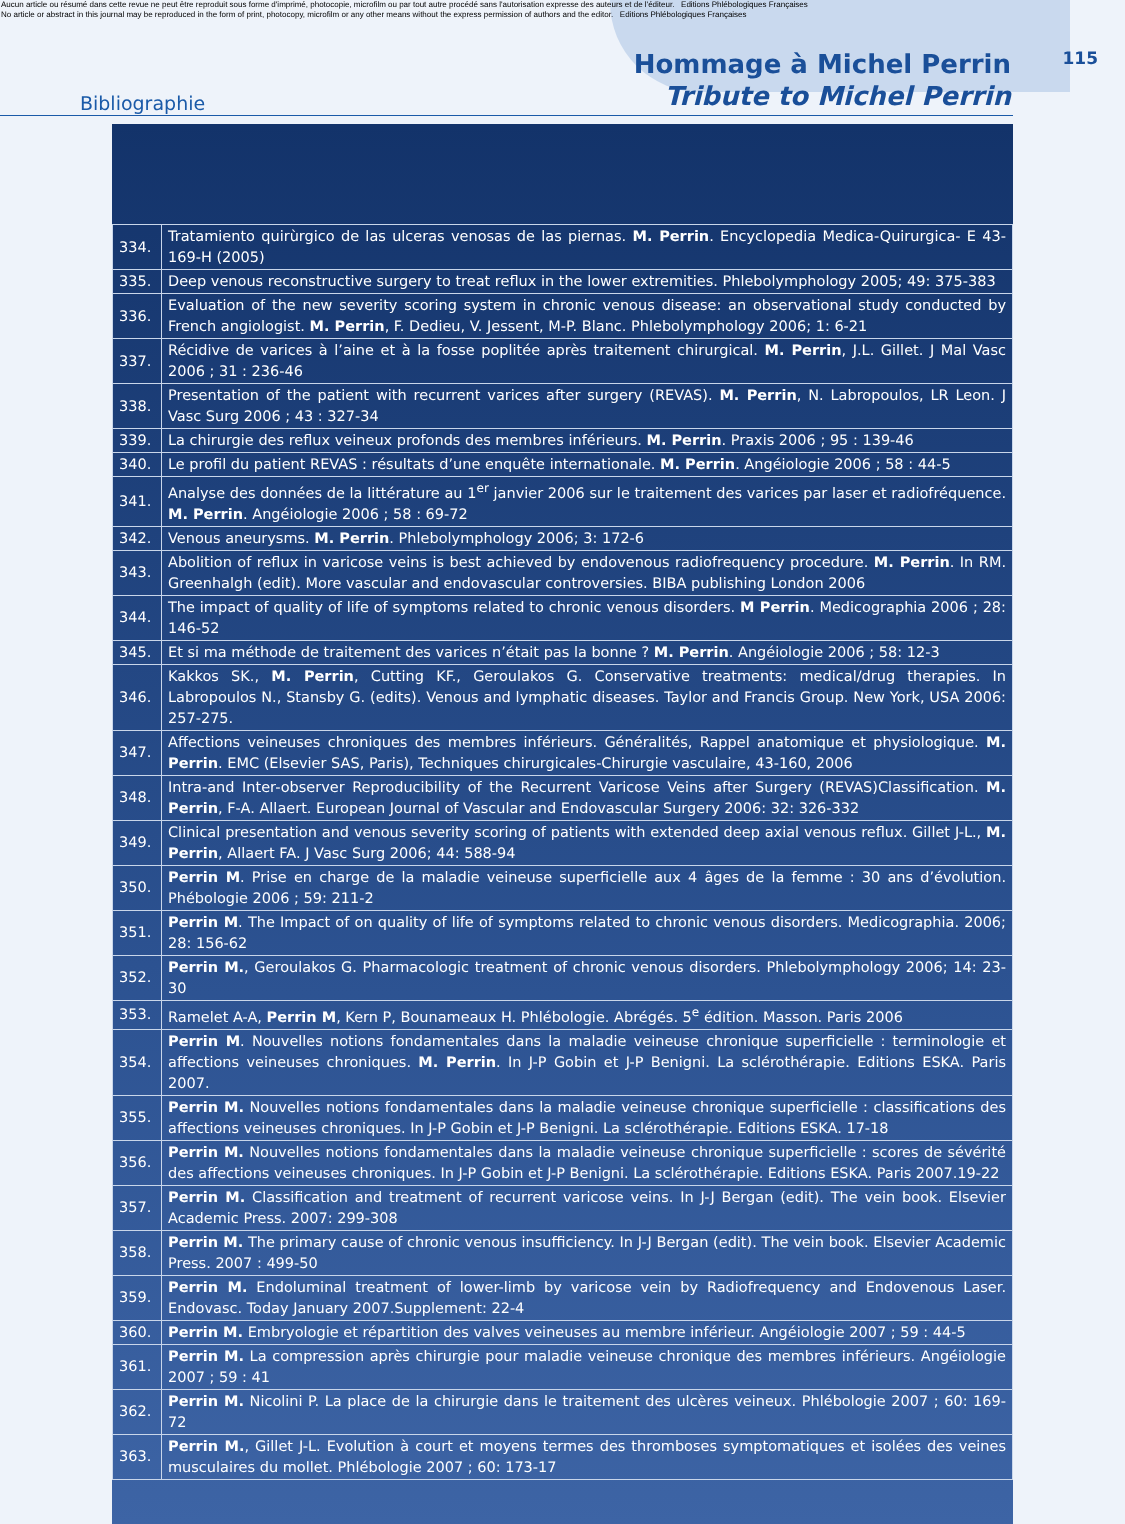Aucun article ou résumé dans cette revue ne peut être reproduit sous forme d'imprimé, photocopie, microfilm ou par tout autre procédé sans l'autorisation expresse des auteurs et de l'éditeur. Editions Phlébologiques Françaises
No article or abstract in this journal may be reproduced in the form of print, photocopy, microfilm or any other means without the express permission of authors and the editor. Editions Phlébologiques Françaises
Bibliographie
Hommage à Michel Perrin
Tribute to Michel Perrin
115
| 334. | Tratamiento quirùrgico de las ulceras venosas de las piernas. M. Perrin . Encyclopedia Medica-Quirurgica- E 43-169-H (2005) |
| 335. | Deep venous reconstructive surgery to treat reflux in the lower extremities. Phlebolymphology 2005; 49: 375-383 |
| 336. | Evaluation of the new severity scoring system in chronic venous disease: an observational study conducted by French angiologist. M. Perrin , F. Dedieu, V. Jessent, M-P. Blanc. Phlebolymphology 2006; 1: 6-21 |
| 337. | Récidive de varices à l’aine et à la fosse poplitée après traitement chirurgical. M. Perrin , J.L. Gillet. J Mal Vasc 2006 ; 31 : 236-46 |
| 338. | Presentation of the patient with recurrent varices after surgery (REVAS). M. Perrin , N. Labropoulos, LR Leon. J Vasc Surg 2006 ; 43 : 327-34 |
| 339. | La chirurgie des reflux veineux profonds des membres inférieurs. M. Perrin . Praxis 2006 ; 95 : 139-46 |
| 340. | Le profil du patient REVAS : résultats d’une enquête internationale. M. Perrin . Angéiologie 2006 ; 58 : 44-5 |
| 341. | Analyse des données de la littérature au 1<sup>er</sup> janvier 2006 sur le traitement des varices par laser et radiofréquence. M. Perrin . Angéiologie 2006 ; 58 : 69-72 |
| 342. | Venous aneurysms. M. Perrin . Phlebolymphology 2006; 3: 172-6 |
| 343. | Abolition of reflux in varicose veins is best achieved by endovenous radiofrequency procedure. M. Perrin . In RM. Greenhalgh (edit). More vascular and endovascular controversies. BIBA publishing London 2006 |
| 344. | The impact of quality of life of symptoms related to chronic venous disorders. M Perrin . Medicographia 2006 ; 28: 146-52 |
| 345. | Et si ma méthode de traitement des varices n’était pas la bonne ? M. Perrin . Angéiologie 2006 ; 58: 12-3 |
| 346. | Kakkos SK., M. Perrin , Cutting KF., Geroulakos G. Conservative treatments: medical/drug therapies. In Labropoulos N., Stansby G. (edits). Venous and lymphatic diseases. Taylor and Francis Group. New York, USA 2006: 257-275. |
| 347. | Affections veineuses chroniques des membres inférieurs. Généralités, Rappel anatomique et physiologique. M. Perrin . EMC (Elsevier SAS, Paris), Techniques chirurgicales-Chirurgie vasculaire, 43-160, 2006 |
| 348. | Intra-and Inter-observer Reproducibility of the Recurrent Varicose Veins after Surgery (REVAS)Classification. M. Perrin , F-A. Allaert. European Journal of Vascular and Endovascular Surgery 2006: 32: 326-332 |
| 349. | Clinical presentation and venous severity scoring of patients with extended deep axial venous reflux. Gillet J-L., M. Perrin , Allaert FA. J Vasc Surg 2006; 44: 588-94 |
| 350. | Perrin M . Prise en charge de la maladie veineuse superficielle aux 4 âges de la femme : 30 ans d’évolution. Phébologie 2006 ; 59: 211-2 |
| 351. | Perrin M . The Impact of on quality of life of symptoms related to chronic venous disorders. Medicographia. 2006; 28: 156-62 |
| 352. | Perrin M. , Geroulakos G. Pharmacologic treatment of chronic venous disorders. Phlebolymphology 2006; 14: 23-30 |
| 353. | Ramelet A-A, Perrin M , Kern P, Bounameaux H. Phlébologie. Abrégés. 5<sup>e</sup> édition. Masson. Paris 2006 |
| 354. | Perrin M . Nouvelles notions fondamentales dans la maladie veineuse chronique superficielle : terminologie et affections veineuses chroniques. M. Perrin . In J-P Gobin et J-P Benigni. La sclérothérapie. Editions ESKA. Paris 2007. |
| 355. | Perrin M. Nouvelles notions fondamentales dans la maladie veineuse chronique superficielle : classifications des affections veineuses chroniques. In J-P Gobin et J-P Benigni. La sclérothérapie. Editions ESKA. 17-18 |
| 356. | Perrin M. Nouvelles notions fondamentales dans la maladie veineuse chronique superficielle : scores de sévérité des affections veineuses chroniques. In J-P Gobin et J-P Benigni. La sclérothérapie. Editions ESKA. Paris 2007.19-22 |
| 357. | Perrin M. Classification and treatment of recurrent varicose veins. In J-J Bergan (edit). The vein book. Elsevier Academic Press. 2007: 299-308 |
| 358. | Perrin M. The primary cause of chronic venous insufficiency. In J-J Bergan (edit). The vein book. Elsevier Academic Press. 2007 : 499-50 |
| 359. | Perrin M. Endoluminal treatment of lower-limb by varicose vein by Radiofrequency and Endovenous Laser. Endovasc. Today January 2007.Supplement: 22-4 |
| 360. | Perrin M. Embryologie et répartition des valves veineuses au membre inférieur. Angéiologie 2007 ; 59 : 44-5 |
| 361. | Perrin M. La compression après chirurgie pour maladie veineuse chronique des membres inférieurs. Angéiologie 2007 ; 59 : 41 |
| 362. | Perrin M. Nicolini P. La place de la chirurgie dans le traitement des ulcères veineux. Phlébologie 2007 ; 60: 169-72 |
| 363. | Perrin M. , Gillet J-L. Evolution à court et moyens termes des thromboses symptomatiques et isolées des veines musculaires du mollet. Phlébologie 2007 ; 60: 173-17 |